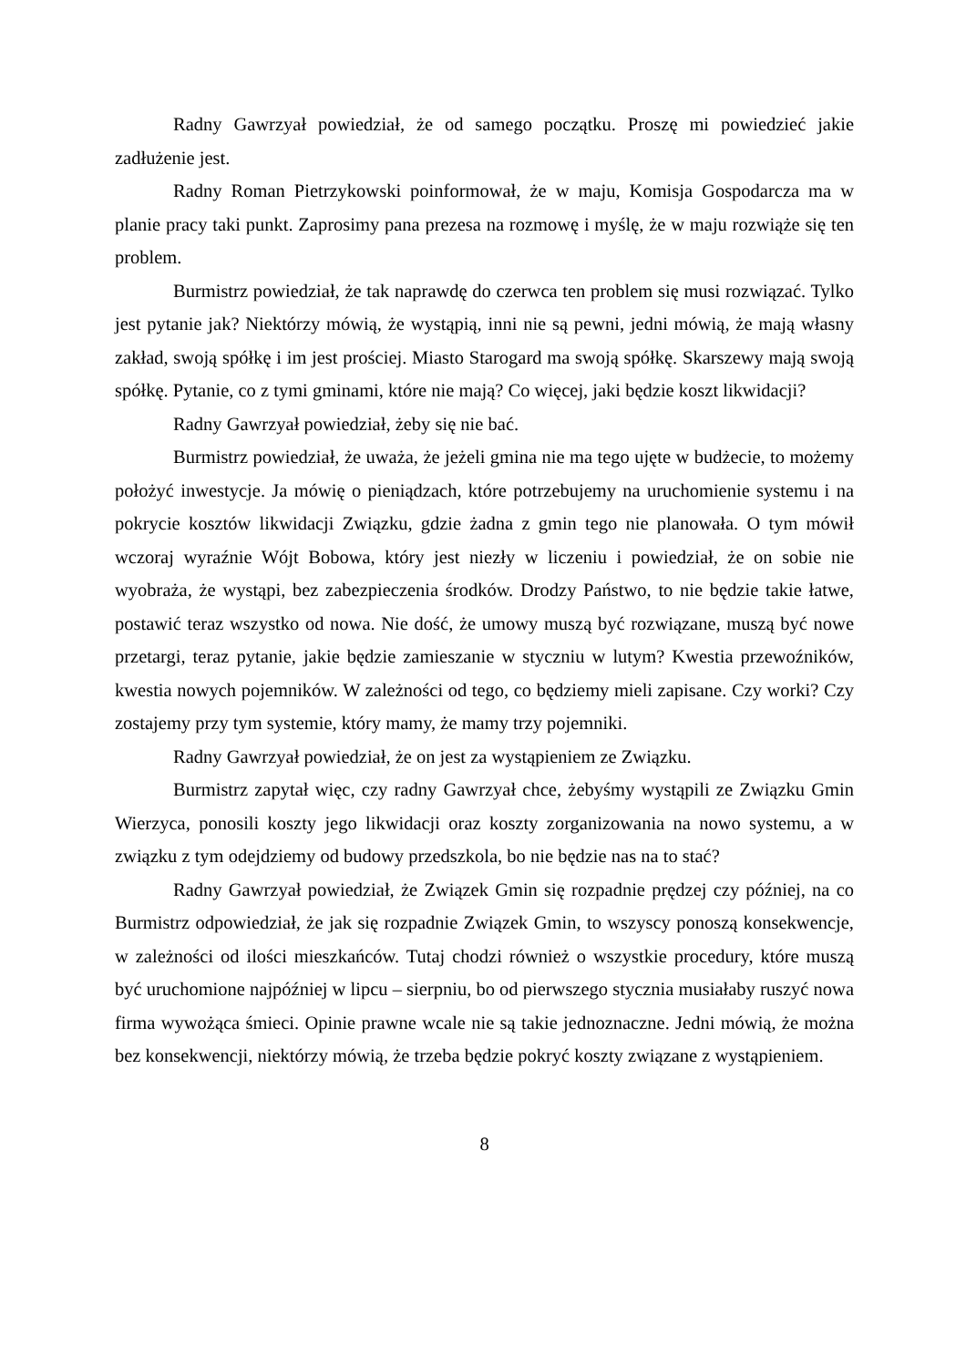Radny Gawrzyał powiedział, że od samego początku. Proszę mi powiedzieć jakie zadłużenie jest.
Radny Roman Pietrzykowski poinformował, że w maju, Komisja Gospodarcza ma w planie pracy taki punkt. Zaprosimy pana prezesa na rozmowę i myślę, że w maju rozwiąże się ten problem.
Burmistrz powiedział, że tak naprawdę do czerwca ten problem się musi rozwiązać. Tylko jest pytanie jak? Niektórzy mówią, że wystąpią, inni nie są pewni, jedni mówią, że mają własny zakład, swoją spółkę i im jest prościej. Miasto Starogard ma swoją spółkę. Skarszewy mają swoją spółkę. Pytanie, co z tymi gminami, które nie mają? Co więcej, jaki będzie koszt likwidacji?
Radny Gawrzyał powiedział, żeby się nie bać.
Burmistrz powiedział, że uważa, że jeżeli gmina nie ma tego ujęte w budżecie, to możemy położyć inwestycje. Ja mówię o pieniądzach, które potrzebujemy na uruchomienie systemu i na pokrycie kosztów likwidacji Związku, gdzie żadna z gmin tego nie planowała. O tym mówił wczoraj wyraźnie Wójt Bobowa, który jest niezły w liczeniu i powiedział, że on sobie nie wyobraża, że wystąpi, bez zabezpieczenia środków. Drodzy Państwo, to nie będzie takie łatwe, postawić teraz wszystko od nowa. Nie dość, że umowy muszą być rozwiązane, muszą być nowe przetargi, teraz pytanie, jakie będzie zamieszanie w styczniu w lutym? Kwestia przewoźników, kwestia nowych pojemników. W zależności od tego, co będziemy mieli zapisane. Czy worki? Czy zostajemy przy tym systemie, który mamy, że mamy trzy pojemniki.
Radny Gawrzyał powiedział, że on jest za wystąpieniem ze Związku.
Burmistrz zapytał więc, czy radny Gawrzyał chce, żebyśmy wystąpili ze Związku Gmin Wierzyca, ponosili koszty jego likwidacji oraz koszty zorganizowania na nowo systemu, a w związku z tym odejdziemy od budowy przedszkola, bo nie będzie nas na to stać?
Radny Gawrzyał powiedział, że Związek Gmin się rozpadnie prędzej czy później, na co Burmistrz odpowiedział, że jak się rozpadnie Związek Gmin, to wszyscy ponoszą konsekwencje, w zależności od ilości mieszkańców. Tutaj chodzi również o wszystkie procedury, które muszą być uruchomione najpóźniej w lipcu – sierpniu, bo od pierwszego stycznia musiałaby ruszyć nowa firma wywożąca śmieci. Opinie prawne wcale nie są takie jednoznaczne. Jedni mówią, że można bez konsekwencji, niektórzy mówią, że trzeba będzie pokryć koszty związane z wystąpieniem.
8